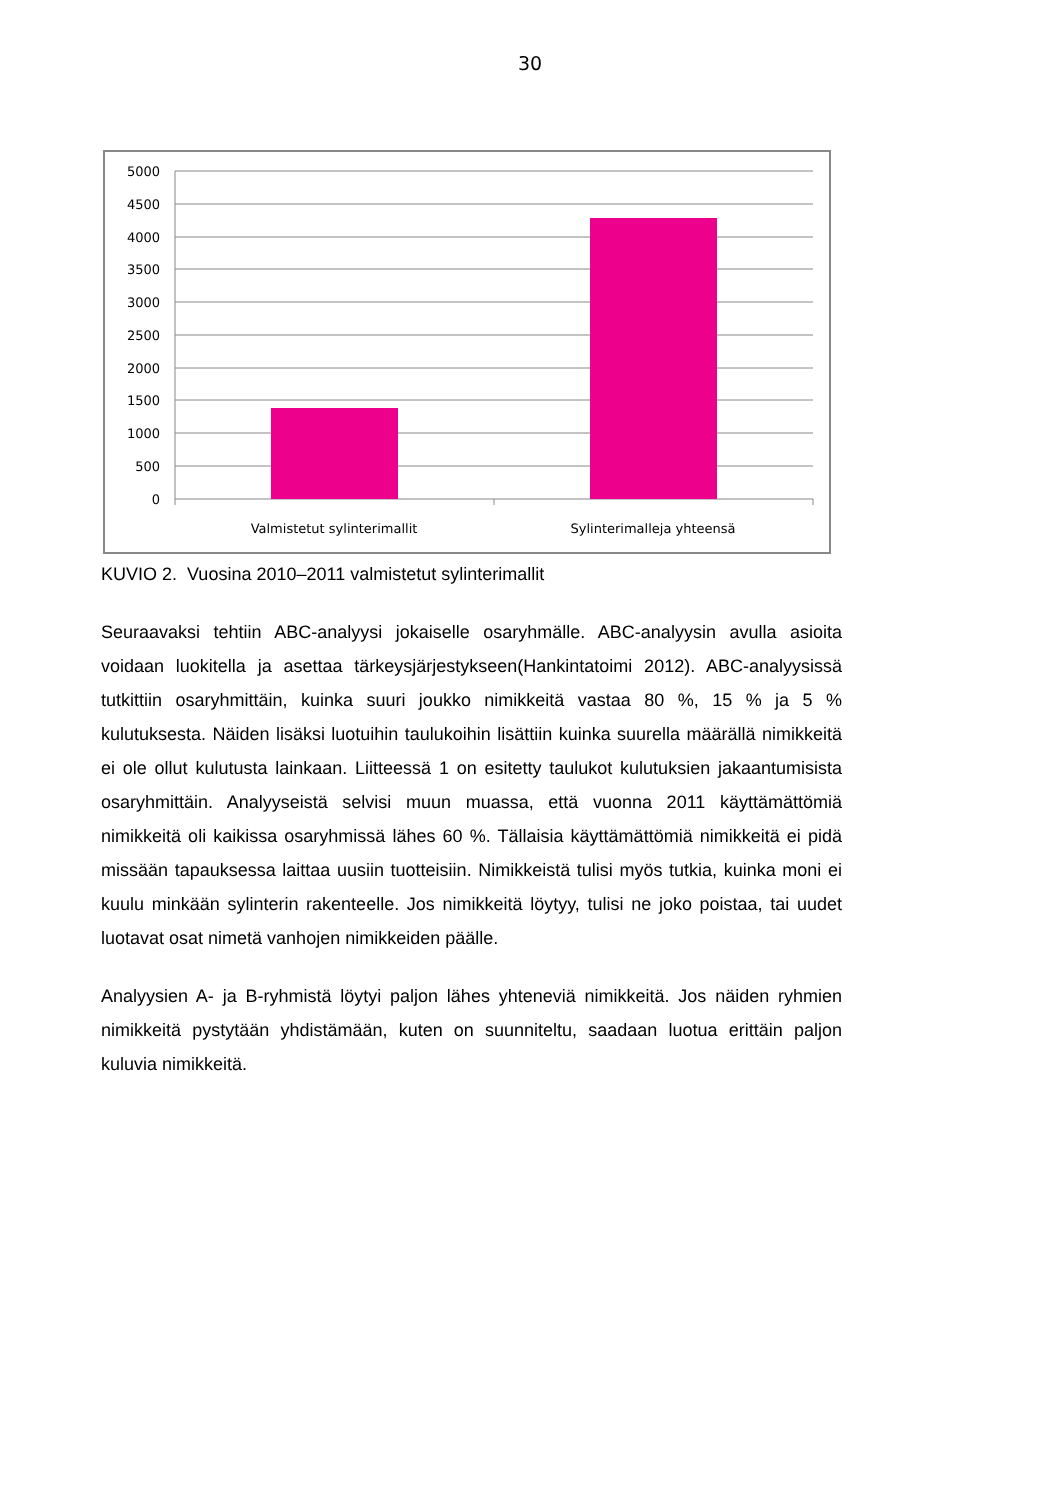30
5000
4500
4000
3500
3000
2500
2000
1500
1000
500
0
Valmistetut sylinterimallit
Sylinterimalleja yhteensä
KUVIO 2. Vuosina 2010–2011 valmistetut sylinterimallit
Seuraavaksi tehtiin ABC-analyysi jokaiselle osaryhmälle. ABC-analyysin avulla asioita voidaan luokitella ja asettaa tärkeysjärjestykseen(Hankintatoimi 2012). ABC-analyysissä tutkittiin osaryhmittäin, kuinka suuri joukko nimikkeitä vastaa 80 %, 15 % ja 5 % kulutuksesta. Näiden lisäksi luotuihin taulukoihin lisättiin kuinka suurella määrällä nimikkeitä ei ole ollut kulutusta lainkaan. Liitteessä 1 on esitetty taulukot kulutuksien jakaantumisista osaryhmittäin. Analyyseistä selvisi muun muassa, että vuonna 2011 käyttämättömiä nimikkeitä oli kaikissa osaryhmissä lähes 60 %. Tällaisia käyttämättömiä nimikkeitä ei pidä missään tapauksessa laittaa uusiin tuotteisiin. Nimikkeistä tulisi myös tutkia, kuinka moni ei kuulu minkään sylinterin rakenteelle. Jos nimikkeitä löytyy, tulisi ne joko poistaa, tai uudet luotavat osat nimetä vanhojen nimikkeiden päälle.
Analyysien A- ja B-ryhmistä löytyi paljon lähes yhteneviä nimikkeitä. Jos näiden ryhmien nimikkeitä pystytään yhdistämään, kuten on suunniteltu, saadaan luotua erittäin paljon kuluvia nimikkeitä.